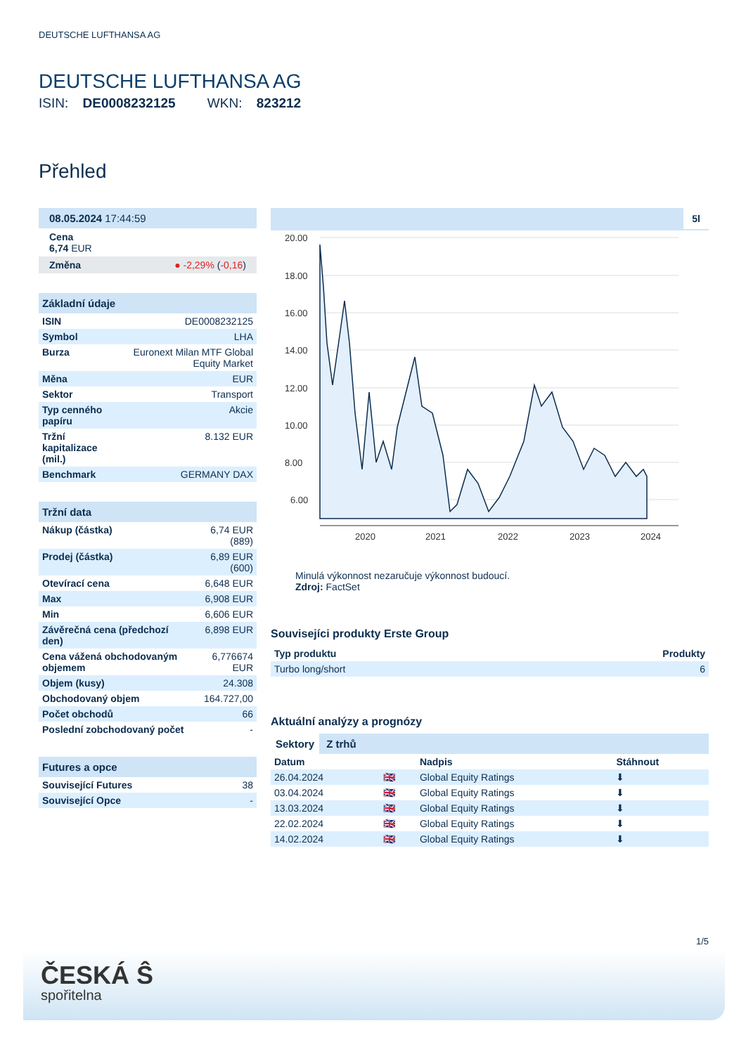DEUTSCHE LUFTHANSA AG
DEUTSCHE LUFTHANSA AG
ISIN: DE0008232125 WKN: 823212
Přehled
08.05.2024 17:44:59
Cena
6,74 EUR
Změna ● -2,29% (-0,16)
Základní údaje
| ISIN | DE0008232125 |
| Symbol | LHA |
| Burza | Euronext Milan MTF Global Equity Market |
| Měna | EUR |
| Sektor | Transport |
| Typ cenného papíru | Akcie |
| Tržní kapitalizace (mil.) | 8.132 EUR |
| Benchmark | GERMANY DAX |
Tržní data
| Nákup (částka) | 6,74 EUR (889) |
| Prodej (částka) | 6,89 EUR (600) |
| Otevírací cena | 6,648 EUR |
| Max | 6,908 EUR |
| Min | 6,606 EUR |
| Závěrečná cena (předchozí den) | 6,898 EUR |
| Cena vážená obchodovaným objemem | 6,776674 EUR |
| Objem (kusy) | 24.308 |
| Obchodovaný objem | 164.727,00 |
| Počet obchodů | 66 |
| Poslední zobchodovaný počet | - |
Futures a opce
| Související Futures | 38 |
| Související Opce | - |
5l
20.00
18.00
16.00
14.00
12.00
10.00
8.00
6.00
2020
2021
2022
2023
2024
Minulá výkonnost nezaručuje výkonnost budoucí.
Zdroj: FactSet
Souvisejíci produkty Erste Group
| Typ produktu | Produkty |
| --- | --- |
| Turbo long/short | 6 |
Aktuální analýzy a prognózy
Sektory Z trhů
| Datum | | Nadpis | Stáhnout |
| --- | --- | --- | --- |
| 26.04.2024 | 🇬🇧 | Global Equity Ratings | ⬇ |
| 03.04.2024 | 🇬🇧 | Global Equity Ratings | ⬇ |
| 13.03.2024 | 🇬🇧 | Global Equity Ratings | ⬇ |
| 22.02.2024 | 🇬🇧 | Global Equity Ratings | ⬇ |
| 14.02.2024 | 🇬🇧 | Global Equity Ratings | ⬇ |
1/5
ČESKÁ Ŝ
spořitelna